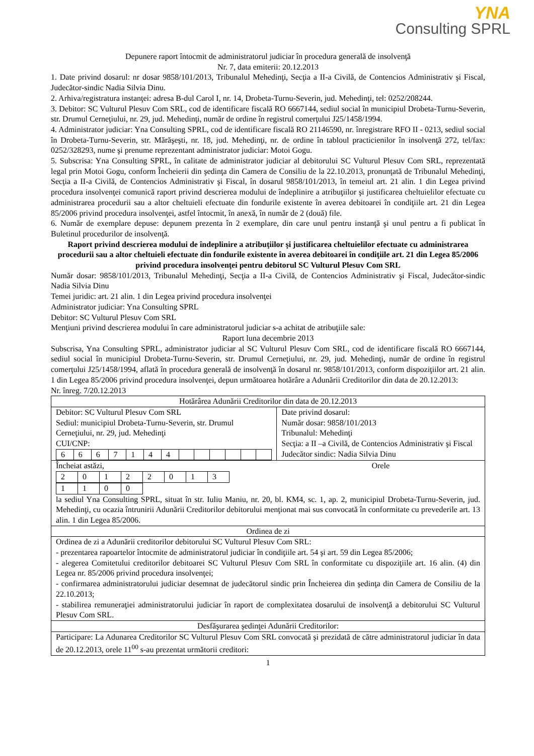YNA
Consulting SPRL
Depunere raport întocmit de administratorul judiciar în procedura generală de insolvenţă
Nr. 7, data emiterii: 20.12.2013
1. Date privind dosarul: nr dosar 9858/101/2013, Tribunalul Mehedinţi, Secţia a II-a Civilă, de Contencios Administrativ şi Fiscal, Judecător-sindic Nadia Silvia Dinu.
2. Arhiva/registratura instanţei: adresa B-dul Carol I, nr. 14, Drobeta-Turnu-Severin, jud. Mehedinţi, tel: 0252/208244.
3. Debitor: SC Vulturul Plesuv Com SRL, cod de identificare fiscală RO 6667144, sediul social în municipiul Drobeta-Turnu-Severin, str. Drumul Cerneţiului, nr. 29, jud. Mehedinţi, număr de ordine în registrul comerţului J25/1458/1994.
4. Administrator judiciar: Yna Consulting SPRL, cod de identificare fiscală RO 21146590, nr. înregistrare RFO II - 0213, sediul social în Drobeta-Turnu-Severin, str. Mărăşeşti, nr. 18, jud. Mehedinţi, nr. de ordine în tabloul practicienilor în insolvenţă 272, tel/fax: 0252/328293, nume şi prenume reprezentant administrator judiciar: Motoi Gogu.
5. Subscrisa: Yna Consulting SPRL, în calitate de administrator judiciar al debitorului SC Vulturul Plesuv Com SRL, reprezentată legal prin Motoi Gogu, conform Încheierii din şedinţa din Camera de Consiliu de la 22.10.2013, pronunţată de Tribunalul Mehedinţi, Secţia a II-a Civilă, de Contencios Administrativ şi Fiscal, în dosarul 9858/101/2013, în temeiul art. 21 alin. 1 din Legea privind procedura insolvenţei comunică raport privind descrierea modului de îndeplinire a atribuţiilor şi justificarea cheltuielilor efectuate cu administrarea procedurii sau a altor cheltuieli efectuate din fondurile existente în averea debitoarei în condiţiile art. 21 din Legea 85/2006 privind procedura insolvenţei, astfel întocmit, în anexă, în număr de 2 (două) file.
6. Număr de exemplare depuse: depunem prezenta în 2 exemplare, din care unul pentru instanţă şi unul pentru a fi publicat în Buletinul procedurilor de insolvenţă.
Raport privind descrierea modului de îndeplinire a atribuţiilor şi justificarea cheltuielilor efectuate cu administrarea procedurii sau a altor cheltuieli efectuate din fondurile existente în averea debitoarei în condiţiile art. 21 din Legea 85/2006 privind procedura insolvenţei pentru debitorul SC Vulturul Plesuv Com SRL
Număr dosar: 9858/101/2013, Tribunalul Mehedinţi, Secţia a II-a Civilă, de Contencios Administrativ şi Fiscal, Judecător-sindic Nadia Silvia Dinu
Temei juridic: art. 21 alin. 1 din Legea privind procedura insolvenţei
Administrator judiciar: Yna Consulting SPRL
Debitor: SC Vulturul Plesuv Com SRL
Menţiuni privind descrierea modului în care administratorul judiciar s-a achitat de atribuţiile sale:
Raport luna decembrie 2013
Subscrisa, Yna Consulting SPRL, administrator judiciar al SC Vulturul Plesuv Com SRL, cod de identificare fiscală RO 6667144, sediul social în municipiul Drobeta-Turnu-Severin, str. Drumul Cerneţiului, nr. 29, jud. Mehedinţi, număr de ordine în registrul comerţului J25/1458/1994, aflată în procedura generală de insolvenţă în dosarul nr. 9858/101/2013, conform dispoziţiilor art. 21 alin. 1 din Legea 85/2006 privind procedura insolvenţei, depun următoarea hotărâre a Adunării Creditorilor din data de 20.12.2013:
Nr. înreg. 7/20.12.2013
| Hotărârea Adunării Creditorilor din data de 20.12.2013 | |
| Debitor: SC Vulturul Plesuv Com SRL Sediul: municipiul Drobeta-Turnu-Severin, str. Drumul Cerneţiului, nr. 29, jud. Mehedinţi CUI/CNP: / 6 / 6 / 6 / 7 / 1 / 4 / 4 / / / / / / / | Date privind dosarul: Număr dosar: 9858/101/2013 Tribunalul: Mehedinţi Secţia: a II –a Civilă, de Contencios Administrativ şi Fiscal Judecător sindic: Nadia Silvia Dinu |
| Încheiat astăzi, Orele / 2 / 0 / 1 / 2 / 2 / 0 / 1 / 3 / / 1 / 1 / 0 / 0 / la sediul Yna Consulting SPRL, situat în str. Iuliu Maniu, nr. 20, bl. KM4, sc. 1, ap. 2, municipiul Drobeta-Turnu-Severin, jud. Mehedinţi, cu ocazia întrunirii Adunării Creditorilor debitorului menţionat mai sus convocată în conformitate cu prevederile art. 13 alin. 1 din Legea 85/2006. | |
| Ordinea de zi | |
| Ordinea de zi a Adunării creditorilor debitorului SC Vulturul Plesuv Com SRL: - prezentarea rapoartelor întocmite de administratorul judiciar în condiţiile art. 54 şi art. 59 din Legea 85/2006; - alegerea Comitetului creditorilor debitoarei SC Vulturul Plesuv Com SRL în conformitate cu dispoziţiile art. 16 alin. (4) din Legea nr. 85/2006 privind procedura insolvenţei; - confirmarea administratorului judiciar desemnat de judecătorul sindic prin Încheierea din şedinţa din Camera de Consiliu de la 22.10.2013; - stabilirea remuneraţiei administratorului judiciar în raport de complexitatea dosarului de insolvenţă a debitorului SC Vulturul Plesuv Com SRL. | |
| Desfăşurarea şedinţei Adunării Creditorilor: | |
| Participare: La Adunarea Creditorilor SC Vulturul Plesuv Com SRL convocată şi prezidată de către administratorul judiciar în data de 20.12.2013, orele 11<sup>00</sup> s-au prezentat următorii creditori: | |
1